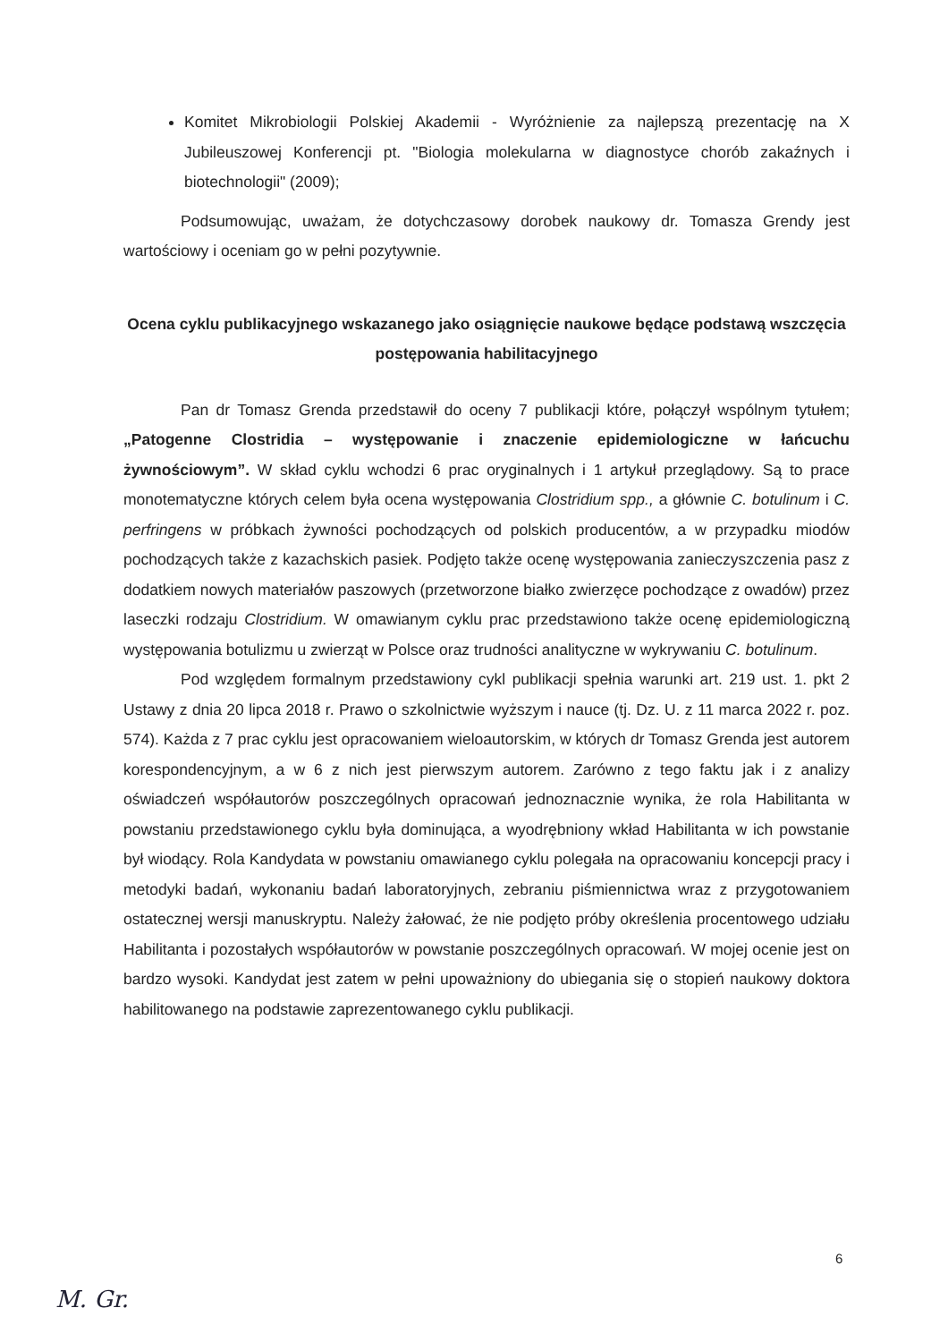Komitet Mikrobiologii Polskiej Akademii - Wyróżnienie za najlepszą prezentację na X Jubileuszowej Konferencji pt. "Biologia molekularna w diagnostyce chorób zakaźnych i biotechnologii" (2009);
Podsumowując, uważam, że dotychczasowy dorobek naukowy dr. Tomasza Grendy jest wartościowy i oceniam go w pełni pozytywnie.
Ocena cyklu publikacyjnego wskazanego jako osiągnięcie naukowe będące podstawą wszczęcia postępowania habilitacyjnego
Pan dr Tomasz Grenda przedstawił do oceny 7 publikacji które, połączył wspólnym tytułem; „Patogenne Clostridia – występowanie i znaczenie epidemiologiczne w łańcuchu żywnościowym”. W skład cyklu wchodzi 6 prac oryginalnych i 1 artykuł przeglądowy. Są to prace monotematyczne których celem była ocena występowania Clostridium spp., a głównie C. botulinum i C. perfringens w próbkach żywności pochodzących od polskich producentów, a w przypadku miodów pochodzących także z kazachskich pasiek. Podjęto także ocenę występowania zanieczyszczenia pasz z dodatkiem nowych materiałów paszowych (przetworzone białko zwierzęce pochodzące z owadów) przez laseczki rodzaju Clostridium. W omawianym cyklu prac przedstawiono także ocenę epidemiologiczną występowania botulizmu u zwierząt w Polsce oraz trudności analityczne w wykrywaniu C. botulinum.
Pod względem formalnym przedstawiony cykl publikacji spełnia warunki art. 219 ust. 1. pkt 2 Ustawy z dnia 20 lipca 2018 r. Prawo o szkolnictwie wyższym i nauce (tj. Dz. U. z 11 marca 2022 r. poz. 574). Każda z 7 prac cyklu jest opracowaniem wieloautorskim, w których dr Tomasz Grenda jest autorem korespondencyjnym, a w 6 z nich jest pierwszym autorem. Zarówno z tego faktu jak i z analizy oświadczeń współautorów poszczególnych opracowań jednoznacznie wynika, że rola Habilitanta w powstaniu przedstawionego cyklu była dominująca, a wyodrębniony wkład Habilitanta w ich powstanie był wiodący. Rola Kandydata w powstaniu omawianego cyklu polegała na opracowaniu koncepcji pracy i metodyki badań, wykonaniu badań laboratoryjnych, zebraniu piśmiennictwa wraz z przygotowaniem ostatecznej wersji manuskryptu. Należy żałować, że nie podjęto próby określenia procentowego udziału Habilitanta i pozostałych współautorów w powstanie poszczególnych opracowań. W mojej ocenie jest on bardzo wysoki. Kandydat jest zatem w pełni upoważniony do ubiegania się o stopień naukowy doktora habilitowanego na podstawie zaprezentowanego cyklu publikacji.
6
M. Gr.